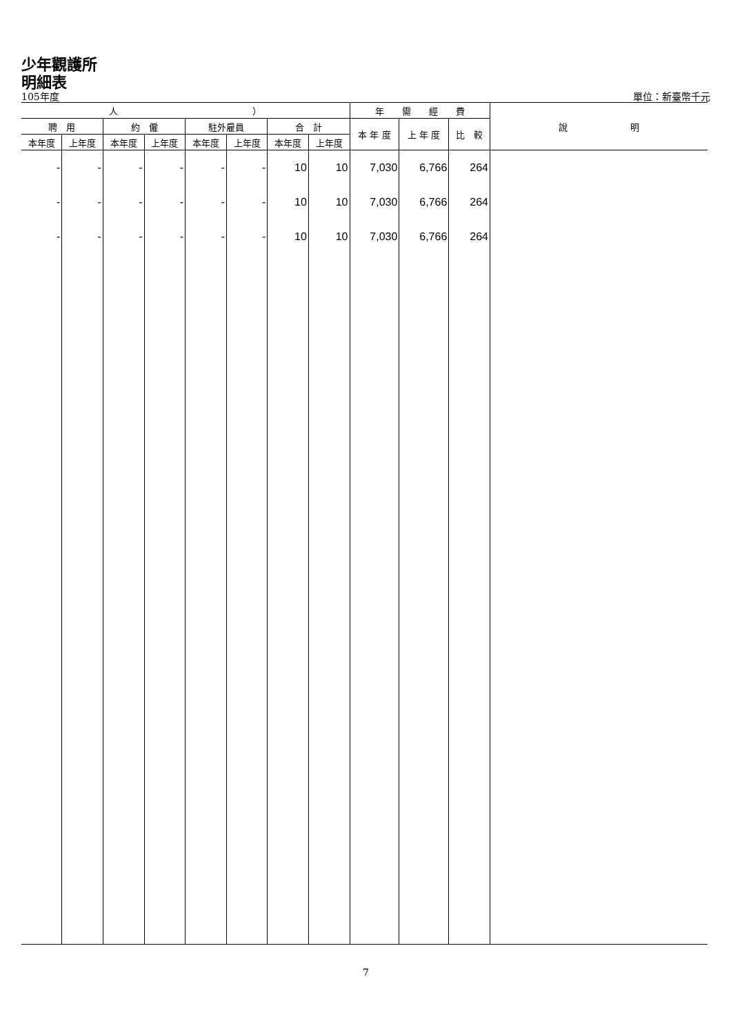少年觀護所
明細表
105年度 單位：新臺幣千元
| 人 ） | | | | | | | | 年 需 經 費 | | | 說 明 |
| --- | --- | --- | --- | --- | --- | --- | --- | --- | --- | --- | --- |
| 聘 用 | | 約 僱 | | 駐外雇員 | | 合 計 | | 本 年 度 | 上 年 度 | 比 較 | |
| 本年度 | 上年度 | 本年度 | 上年度 | 本年度 | 上年度 | 本年度 | 上年度 | | | | |
| - | - | - | - | - | - | 10 | 10 | 7,030 | 6,766 | 264 | |
| - | - | - | - | - | - | 10 | 10 | 7,030 | 6,766 | 264 | |
| - | - | - | - | - | - | 10 | 10 | 7,030 | 6,766 | 264 | |
7